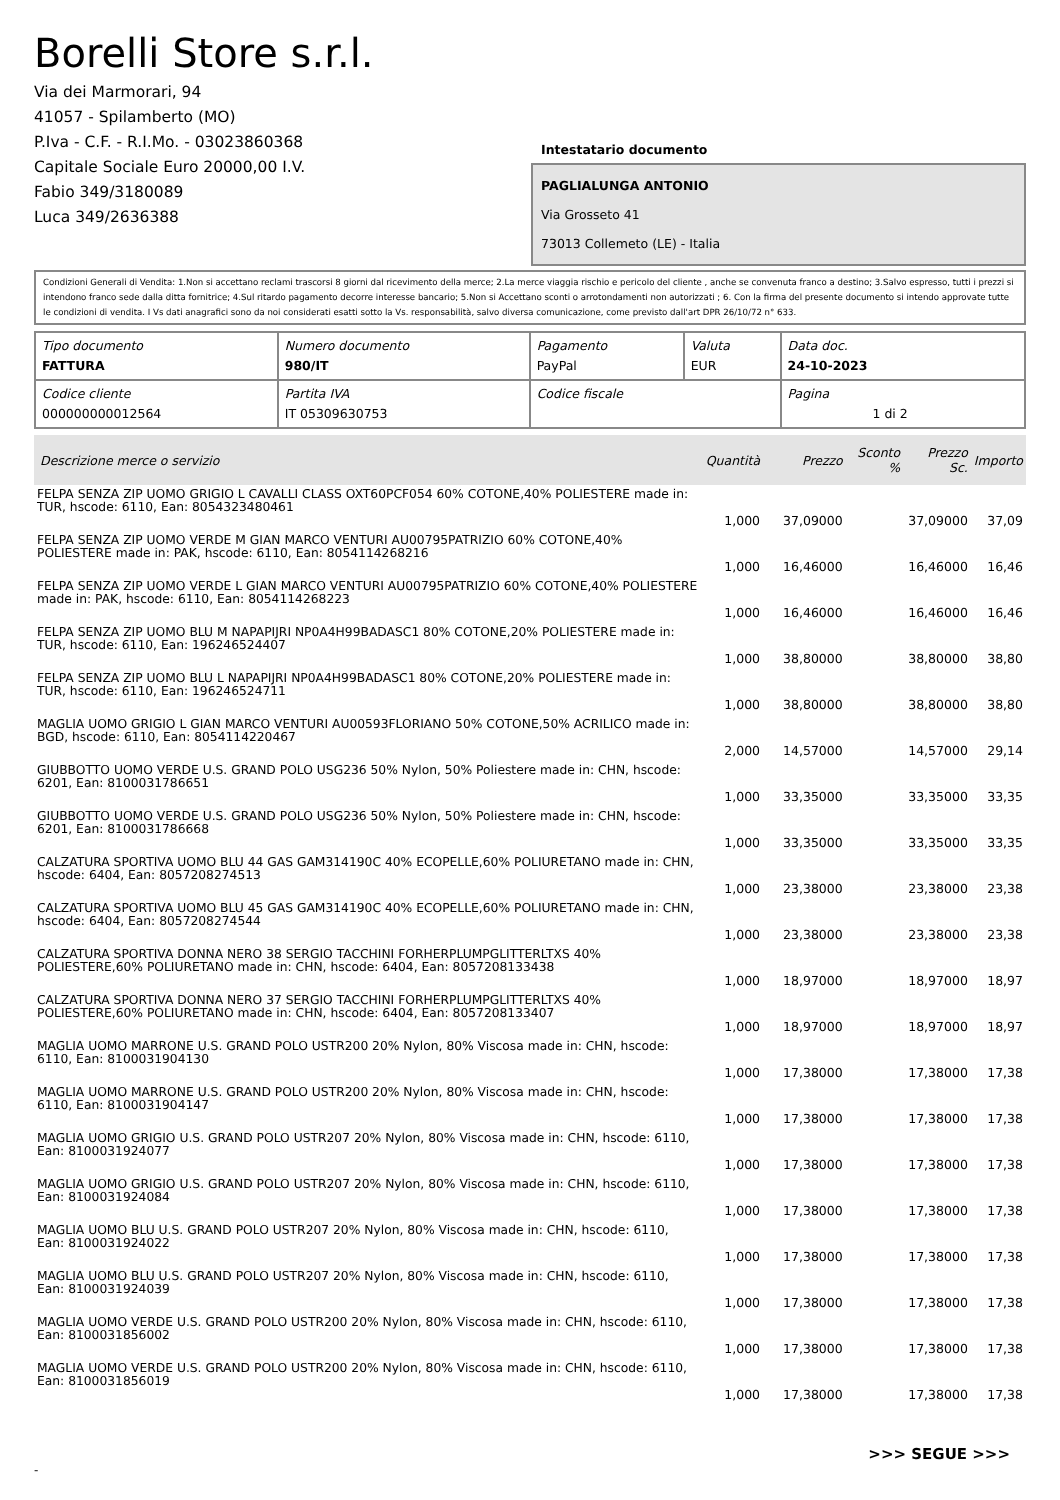Borelli Store s.r.l.
Via dei Marmorari, 94
41057 - Spilamberto (MO)
P.Iva - C.F. - R.I.Mo. - 03023860368
Capitale Sociale Euro 20000,00 I.V.
Fabio 349/3180089
Luca 349/2636388
Intestatario documento
PAGLIALUNGA ANTONIO
Via Grosseto 41
73013 Collemeto (LE) - Italia
Condizioni Generali di Vendita: 1.Non si accettano reclami trascorsi 8 giorni dal ricevimento della merce; 2.La merce viaggia rischio e pericolo del cliente , anche se convenuta franco a destino; 3.Salvo espresso, tutti i prezzi si intendono franco sede dalla ditta fornitrice; 4.Sul ritardo pagamento decorre interesse bancario; 5.Non si Accettano sconti o arrotondamenti non autorizzati ; 6. Con la firma del presente documento si intendo approvate tutte le condizioni di vendita. I Vs dati anagrafici sono da noi considerati esatti sotto la Vs. responsabilità, salvo diversa comunicazione, come previsto dall'art DPR 26/10/72 n° 633.
| Tipo documento FATTURA | Numero documento 980/IT | Pagamento PayPal | Valuta EUR | Data doc. 24-10-2023 |
| Codice cliente 000000000012564 | Partita IVA IT 05309630753 | Codice fiscale | | Pagina 1 di 2 |
| Descrizione merce o servizio | Quantità | Prezzo | Sconto % | Prezzo Sc. | Importo |
| --- | --- | --- | --- | --- | --- |
| FELPA SENZA ZIP UOMO GRIGIO L CAVALLI CLASS OXT60PCF054 60% COTONE,40% POLIESTERE made in: TUR, hscode: 6110, Ean: 8054323480461 | 1,000 | 37,09000 | | 37,09000 | 37,09 |
| FELPA SENZA ZIP UOMO VERDE M GIAN MARCO VENTURI AU00795PATRIZIO 60% COTONE,40% POLIESTERE made in: PAK, hscode: 6110, Ean: 8054114268216 | 1,000 | 16,46000 | | 16,46000 | 16,46 |
| FELPA SENZA ZIP UOMO VERDE L GIAN MARCO VENTURI AU00795PATRIZIO 60% COTONE,40% POLIESTERE made in: PAK, hscode: 6110, Ean: 8054114268223 | 1,000 | 16,46000 | | 16,46000 | 16,46 |
| FELPA SENZA ZIP UOMO BLU M NAPAPIJRI NP0A4H99BADASC1 80% COTONE,20% POLIESTERE made in: TUR, hscode: 6110, Ean: 196246524407 | 1,000 | 38,80000 | | 38,80000 | 38,80 |
| FELPA SENZA ZIP UOMO BLU L NAPAPIJRI NP0A4H99BADASC1 80% COTONE,20% POLIESTERE made in: TUR, hscode: 6110, Ean: 196246524711 | 1,000 | 38,80000 | | 38,80000 | 38,80 |
| MAGLIA UOMO GRIGIO L GIAN MARCO VENTURI AU00593FLORIANO 50% COTONE,50% ACRILICO made in: BGD, hscode: 6110, Ean: 8054114220467 | 2,000 | 14,57000 | | 14,57000 | 29,14 |
| GIUBBOTTO UOMO VERDE U.S. GRAND POLO USG236 50% Nylon, 50% Poliestere made in: CHN, hscode: 6201, Ean: 8100031786651 | 1,000 | 33,35000 | | 33,35000 | 33,35 |
| GIUBBOTTO UOMO VERDE U.S. GRAND POLO USG236 50% Nylon, 50% Poliestere made in: CHN, hscode: 6201, Ean: 8100031786668 | 1,000 | 33,35000 | | 33,35000 | 33,35 |
| CALZATURA SPORTIVA UOMO BLU 44 GAS GAM314190C 40% ECOPELLE,60% POLIURETANO made in: CHN, hscode: 6404, Ean: 8057208274513 | 1,000 | 23,38000 | | 23,38000 | 23,38 |
| CALZATURA SPORTIVA UOMO BLU 45 GAS GAM314190C 40% ECOPELLE,60% POLIURETANO made in: CHN, hscode: 6404, Ean: 8057208274544 | 1,000 | 23,38000 | | 23,38000 | 23,38 |
| CALZATURA SPORTIVA DONNA NERO 38 SERGIO TACCHINI FORHERPLUMPGLITTERLTXS 40% POLIESTERE,60% POLIURETANO made in: CHN, hscode: 6404, Ean: 8057208133438 | 1,000 | 18,97000 | | 18,97000 | 18,97 |
| CALZATURA SPORTIVA DONNA NERO 37 SERGIO TACCHINI FORHERPLUMPGLITTERLTXS 40% POLIESTERE,60% POLIURETANO made in: CHN, hscode: 6404, Ean: 8057208133407 | 1,000 | 18,97000 | | 18,97000 | 18,97 |
| MAGLIA UOMO MARRONE U.S. GRAND POLO USTR200 20% Nylon, 80% Viscosa made in: CHN, hscode: 6110, Ean: 8100031904130 | 1,000 | 17,38000 | | 17,38000 | 17,38 |
| MAGLIA UOMO MARRONE U.S. GRAND POLO USTR200 20% Nylon, 80% Viscosa made in: CHN, hscode: 6110, Ean: 8100031904147 | 1,000 | 17,38000 | | 17,38000 | 17,38 |
| MAGLIA UOMO GRIGIO U.S. GRAND POLO USTR207 20% Nylon, 80% Viscosa made in: CHN, hscode: 6110, Ean: 8100031924077 | 1,000 | 17,38000 | | 17,38000 | 17,38 |
| MAGLIA UOMO GRIGIO U.S. GRAND POLO USTR207 20% Nylon, 80% Viscosa made in: CHN, hscode: 6110, Ean: 8100031924084 | 1,000 | 17,38000 | | 17,38000 | 17,38 |
| MAGLIA UOMO BLU U.S. GRAND POLO USTR207 20% Nylon, 80% Viscosa made in: CHN, hscode: 6110, Ean: 8100031924022 | 1,000 | 17,38000 | | 17,38000 | 17,38 |
| MAGLIA UOMO BLU U.S. GRAND POLO USTR207 20% Nylon, 80% Viscosa made in: CHN, hscode: 6110, Ean: 8100031924039 | 1,000 | 17,38000 | | 17,38000 | 17,38 |
| MAGLIA UOMO VERDE U.S. GRAND POLO USTR200 20% Nylon, 80% Viscosa made in: CHN, hscode: 6110, Ean: 8100031856002 | 1,000 | 17,38000 | | 17,38000 | 17,38 |
| MAGLIA UOMO VERDE U.S. GRAND POLO USTR200 20% Nylon, 80% Viscosa made in: CHN, hscode: 6110, Ean: 8100031856019 | 1,000 | 17,38000 | | 17,38000 | 17,38 |
>>> SEGUE >>>
-